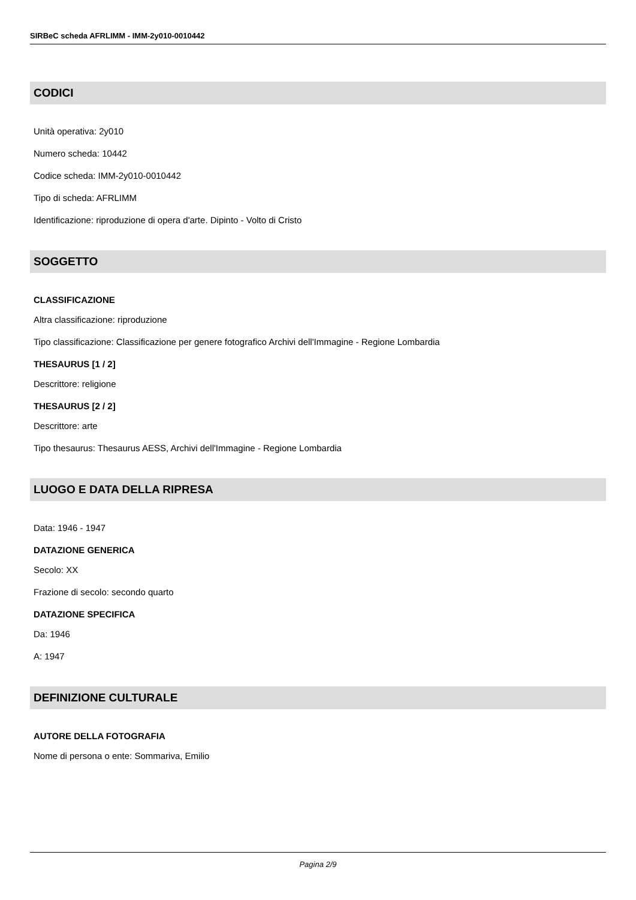SIRBeC scheda AFRLIMM - IMM-2y010-0010442
CODICI
Unità operativa: 2y010
Numero scheda: 10442
Codice scheda: IMM-2y010-0010442
Tipo di scheda: AFRLIMM
Identificazione: riproduzione di opera d'arte. Dipinto - Volto di Cristo
SOGGETTO
CLASSIFICAZIONE
Altra classificazione: riproduzione
Tipo classificazione: Classificazione per genere fotografico Archivi dell'Immagine - Regione Lombardia
THESAURUS [1 / 2]
Descrittore: religione
THESAURUS [2 / 2]
Descrittore: arte
Tipo thesaurus: Thesaurus AESS, Archivi dell'Immagine - Regione Lombardia
LUOGO E DATA DELLA RIPRESA
Data: 1946 - 1947
DATAZIONE GENERICA
Secolo: XX
Frazione di secolo: secondo quarto
DATAZIONE SPECIFICA
Da: 1946
A: 1947
DEFINIZIONE CULTURALE
AUTORE DELLA FOTOGRAFIA
Nome di persona o ente: Sommariva, Emilio
Pagina 2/9